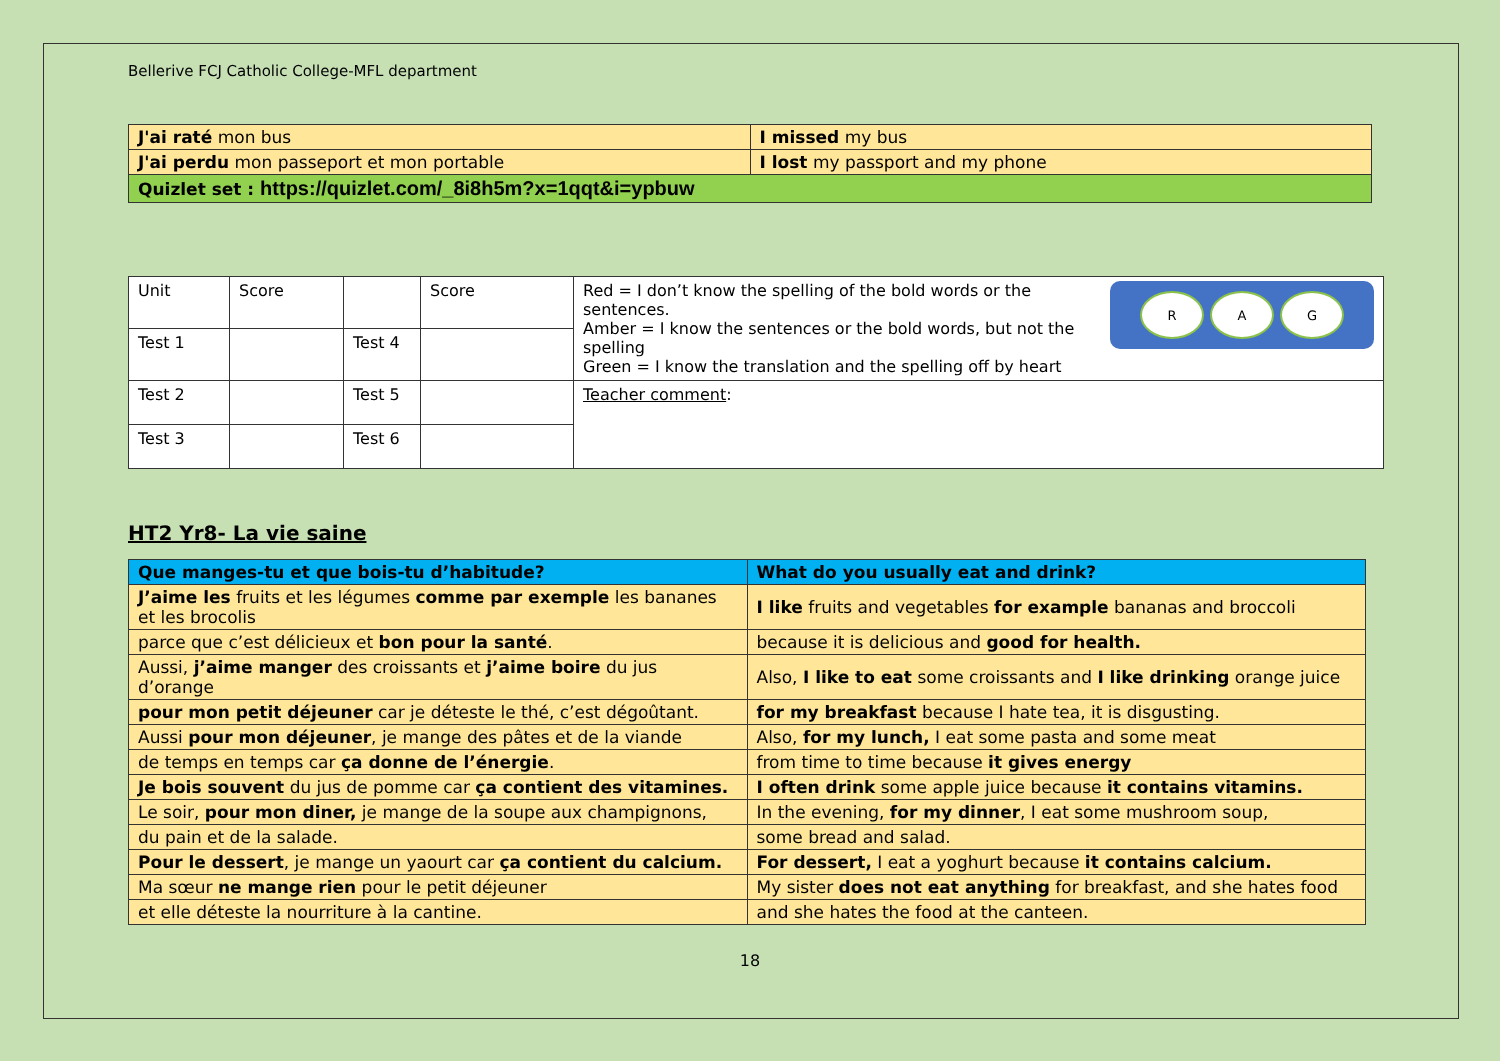Bellerive FCJ Catholic College-MFL department
| J'ai raté mon bus | I missed my bus |
| J'ai perdu mon passeport et mon portable | I lost my passport and my phone |
| Quizlet set : https://quizlet.com/_8i8h5m?x=1qqt&i=ypbuw | |
| Unit | Score | | Score | R A G Red = I don’t know the spelling of the bold words or the sentences. Amber = I know the sentences or the bold words, but not the spelling Green = I know the translation and the spelling off by heart |
| Test 1 | | Test 4 | | |
| Test 2 | | Test 5 | | Teacher comment : |
| Test 3 | | Test 6 | | |
HT2 Yr8- La vie saine
| Que manges-tu et que bois-tu d’habitude? | What do you usually eat and drink? |
| J’aime les fruits et les légumes comme par exemple les bananes et les brocolis | I like fruits and vegetables for example bananas and broccoli |
| parce que c’est délicieux et bon pour la santé . | because it is delicious and good for health. |
| Aussi, j’aime manger des croissants et j’aime boire du jus d’orange | Also, I like to eat some croissants and I like drinking orange juice |
| pour mon petit déjeuner car je déteste le thé, c’est dégoûtant. | for my breakfast because I hate tea, it is disgusting. |
| Aussi pour mon déjeuner , je mange des pâtes et de la viande | Also, for my lunch, I eat some pasta and some meat |
| de temps en temps car ça donne de l’énergie . | from time to time because it gives energy |
| Je bois souvent du jus de pomme car ça contient des vitamines. | I often drink some apple juice because it contains vitamins. |
| Le soir, pour mon diner, je mange de la soupe aux champignons, | In the evening, for my dinner , I eat some mushroom soup, |
| du pain et de la salade. | some bread and salad. |
| Pour le dessert , je mange un yaourt car ça contient du calcium. | For dessert, I eat a yoghurt because it contains calcium. |
| Ma sœur ne mange rien pour le petit déjeuner | My sister does not eat anything for breakfast, and she hates food |
| et elle déteste la nourriture à la cantine. | and she hates the food at the canteen. |
18